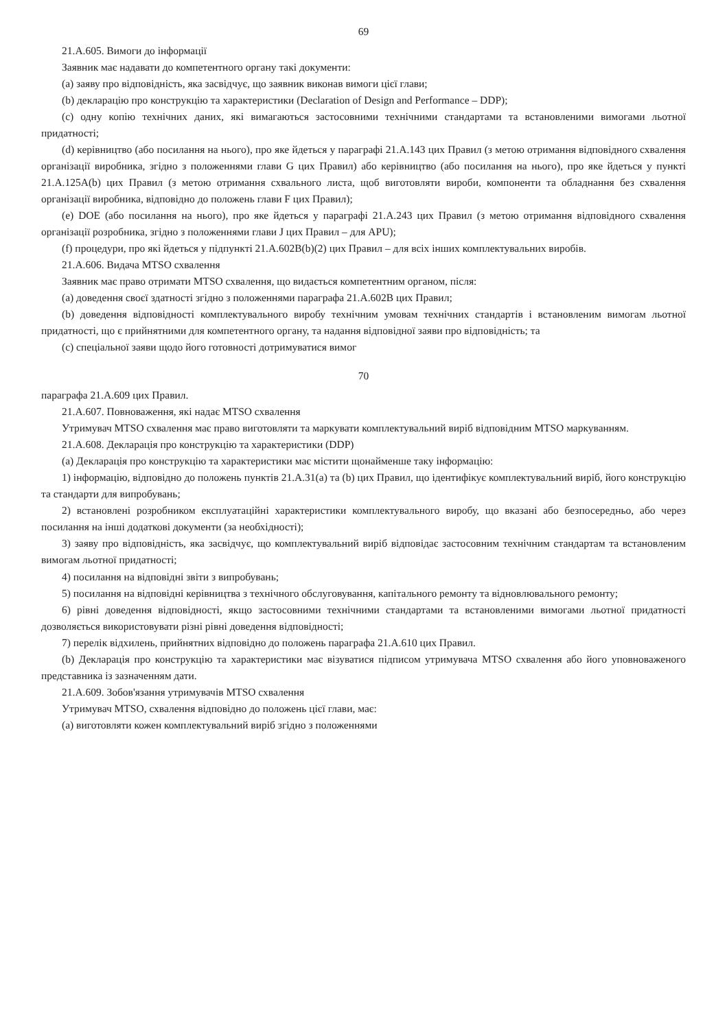69
21.A.605. Вимоги до інформації
Заявник має надавати до компетентного органу такі документи:
(a) заяву про відповідність, яка засвідчує, що заявник виконав вимоги цієї глави;
(b) декларацію про конструкцію та характеристики (Declaration of Design and Performance – DDP);
(c) одну копію технічних даних, які вимагаються застосовними технічними стандартами та встановленими вимогами льотної придатності;
(d) керівництво (або посилання на нього), про яке йдеться у параграфі 21.A.143 цих Правил (з метою отримання відповідного схвалення організації виробника, згідно з положеннями глави G цих Правил) або керівництво (або посилання на нього), про яке йдеться у пункті 21.A.125A(b) цих Правил (з метою отримання схвального листа, щоб виготовляти вироби, компоненти та обладнання без схвалення організації виробника, відповідно до положень глави F цих Правил);
(e) DOE (або посилання на нього), про яке йдеться у параграфі 21.A.243 цих Правил (з метою отримання відповідного схвалення організації розробника, згідно з положеннями глави J цих Правил – для APU);
(f) процедури, про які йдеться у підпункті 21.A.602B(b)(2) цих Правил – для всіх інших комплектувальних виробів.
21.A.606. Видача MTSO схвалення
Заявник має право отримати MTSO схвалення, що видається компетентним органом, після:
(a) доведення своєї здатності згідно з положеннями параграфа 21.A.602B цих Правил;
(b) доведення відповідності комплектувального виробу технічним умовам технічних стандартів і встановленим вимогам льотної придатності, що є прийнятними для компетентного органу, та надання відповідної заяви про відповідність; та
(c) спеціальної заяви щодо його готовності дотримуватися вимог
70
параграфа 21.A.609 цих Правил.
21.A.607. Повноваження, які надає MTSO схвалення
Утримувач MTSO схвалення має право виготовляти та маркувати комплектувальний виріб відповідним MTSO маркуванням.
21.A.608. Декларація про конструкцію та характеристики (DDP)
(a) Декларація про конструкцію та характеристики має містити щонайменше таку інформацію:
1) інформацію, відповідно до положень пунктів 21.A.31(a) та (b) цих Правил, що ідентифікує комплектувальний виріб, його конструкцію та стандарти для випробувань;
2) встановлені розробником експлуатаційні характеристики комплектувального виробу, що вказані або безпосередньо, або через посилання на інші додаткові документи (за необхідності);
3) заяву про відповідність, яка засвідчує, що комплектувальний виріб відповідає застосовним технічним стандартам та встановленим вимогам льотної придатності;
4) посилання на відповідні звіти з випробувань;
5) посилання на відповідні керівництва з технічного обслуговування, капітального ремонту та відновлювального ремонту;
6) рівні доведення відповідності, якщо застосовними технічними стандартами та встановленими вимогами льотної придатності дозволяється використовувати різні рівні доведення відповідності;
7) перелік відхилень, прийнятних відповідно до положень параграфа 21.A.610 цих Правил.
(b) Декларація про конструкцію та характеристики має візуватися підписом утримувача MTSO схвалення або його уповноваженого представника із зазначенням дати.
21.A.609. Зобов'язання утримувачів MTSO схвалення
Утримувач MTSO, схвалення відповідно до положень цієї глави, має:
(a) виготовляти кожен комплектувальний виріб згідно з положеннями